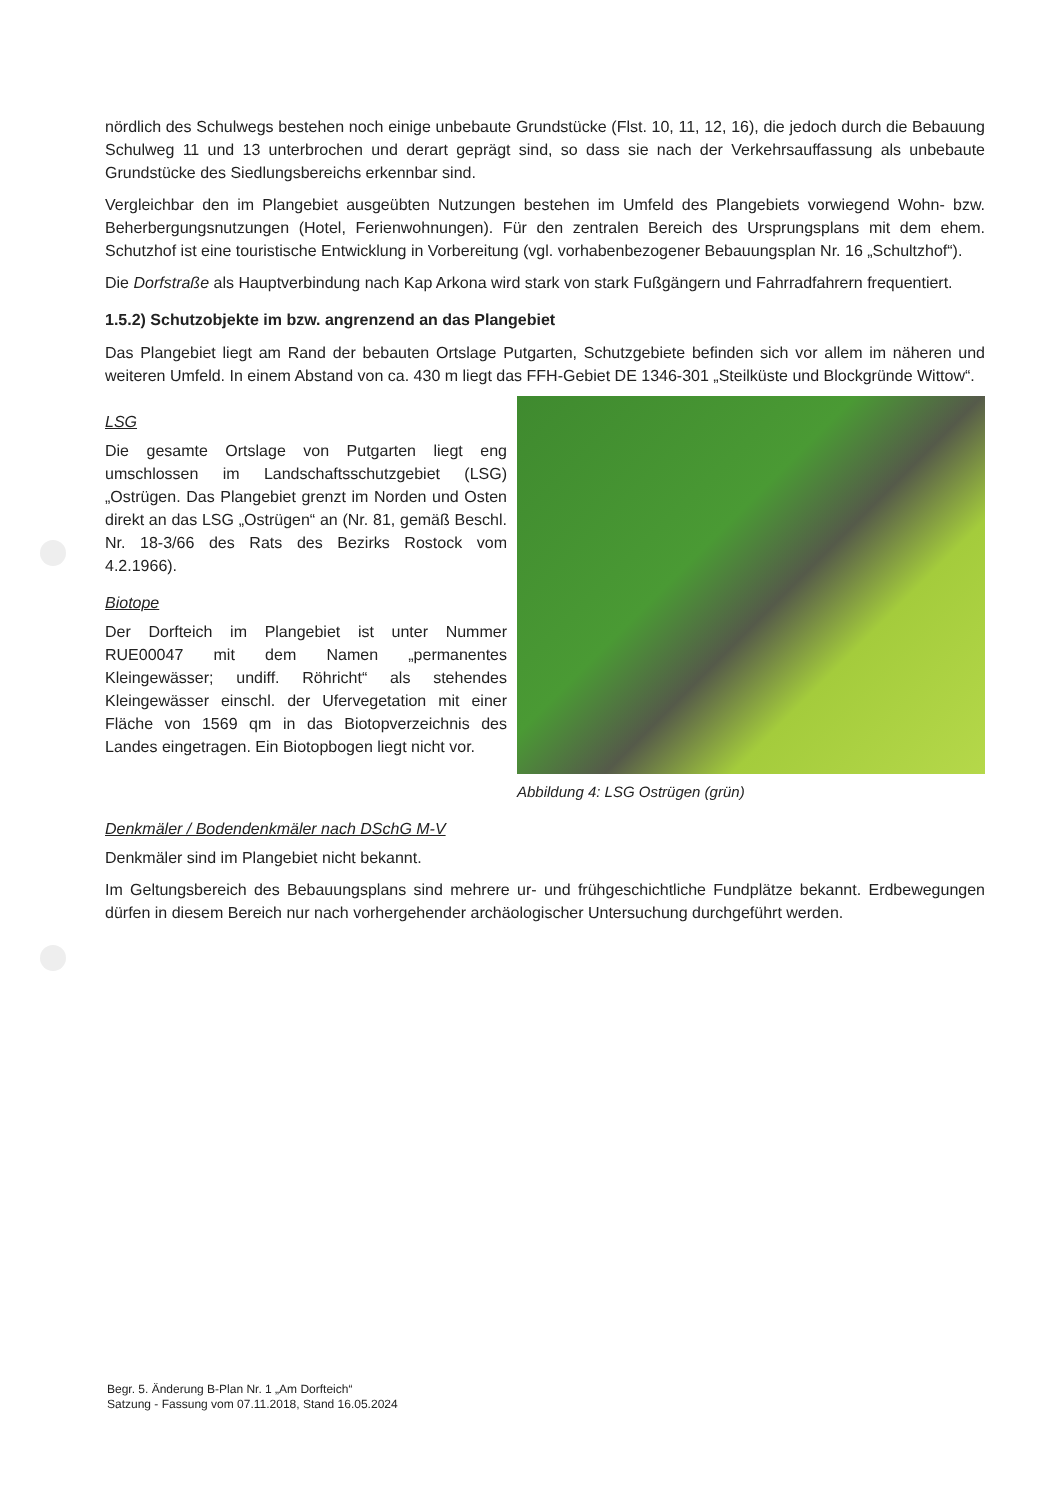nördlich des Schulwegs bestehen noch einige unbebaute Grundstücke (Flst. 10, 11, 12, 16), die jedoch durch die Bebauung Schulweg 11 und 13 unterbrochen und derart geprägt sind, so dass sie nach der Verkehrsauffassung als unbebaute Grundstücke des Siedlungsbereichs erkennbar sind.
Vergleichbar den im Plangebiet ausgeübten Nutzungen bestehen im Umfeld des Plangebiets vorwiegend Wohn- bzw. Beherbergungsnutzungen (Hotel, Ferienwohnungen). Für den zentralen Bereich des Ursprungsplans mit dem ehem. Schutzhof ist eine touristische Entwicklung in Vorbereitung (vgl. vorhabenbezogener Bebauungsplan Nr. 16 „Schultzhof“).
Die Dorfstraße als Hauptverbindung nach Kap Arkona wird stark von stark Fußgängern und Fahrradfahrern frequentiert.
1.5.2) Schutzobjekte im bzw. angrenzend an das Plangebiet
Das Plangebiet liegt am Rand der bebauten Ortslage Putgarten, Schutzgebiete befinden sich vor allem im näheren und weiteren Umfeld. In einem Abstand von ca. 430 m liegt das FFH-Gebiet DE 1346-301 „Steilküste und Blockgründe Wittow“.
LSG
Die gesamte Ortslage von Putgarten liegt eng umschlossen im Landschaftsschutzgebiet (LSG) „Ostrügen. Das Plangebiet grenzt im Norden und Osten direkt an das LSG „Ostrügen“ an (Nr. 81, gemäß Beschl. Nr. 18-3/66 des Rats des Bezirks Rostock vom 4.2.1966).
Biotope
Der Dorfteich im Plangebiet ist unter Nummer RUE00047 mit dem Namen „permanentes Kleingewässer; undiff. Röhricht“ als stehendes Kleingewässer einschl. der Ufervegetation mit einer Fläche von 1569 qm in das Biotopverzeichnis des Landes eingetragen. Ein Biotopbogen liegt nicht vor.
Abbildung 4: LSG Ostrügen (grün)
Denkmäler / Bodendenkmäler nach DSchG M-V
Denkmäler sind im Plangebiet nicht bekannt.
Im Geltungsbereich des Bebauungsplans sind mehrere ur- und frühgeschichtliche Fundplätze bekannt. Erdbewegungen dürfen in diesem Bereich nur nach vorhergehender archäologischer Untersuchung durchgeführt werden.
Begr. 5. Änderung B-Plan Nr. 1 „Am Dorfteich“
Satzung - Fassung vom 07.11.2018, Stand 16.05.2024